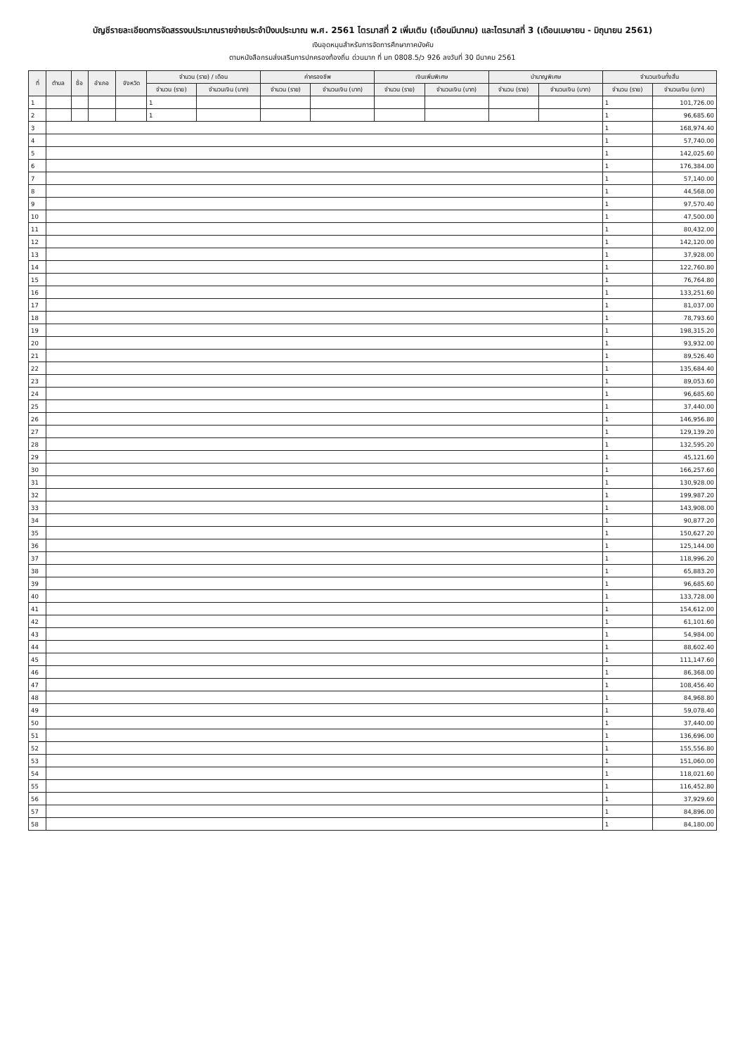บัญชีรายละเอียดการจัดสรรงบประมาณรายจ่ายประจำปีงบประมาณ พ.ศ. 2561 ไตรมาสที่ 2 เพิ่มเติม (เดือนมีนาคม) และไตรมาสที่ 3 (เดือนเมษายน - มิถุนายน 2561)
เงินอุดหนุนสำหรับการจัดการศึกษาภาคบังคับ
ตามหนังสือกรมส่งเสริมการปกครองท้องถิ่น ด่วนมาก ที่ มท 0808.5/ว 926 ลงวันที่ 30 มีนาคม 2561
| ที่ | ตำบล | ชื่อ | อำเภอ | จังหวัด | จำนวน (ราย) / เดือน | | ค่าครองชีพ | | เงินเพิ่มพิเศษ | | บำนาญพิเศษ | | จำนวนเงินทั้งสิ้น | |
| --- | --- | --- | --- | --- | --- | --- | --- | --- | --- | --- | --- | --- | --- | --- |
| | | | | | จำนวน (ราย) | จำนวนเงิน (บาท) | จำนวน (ราย) | จำนวนเงิน (บาท) | จำนวน (ราย) | จำนวนเงิน (บาท) | จำนวน (ราย) | จำนวนเงิน (บาท) | จำนวน (ราย) | จำนวนเงิน (บาท) |
| 1 | | | | | 1 | | | | | | | | 1 | 101,726.00 |
| 2 | | | | | 1 | | | | | | | | 1 | 96,685.60 |
| 3 | | | | | | | | | | | | | 1 | 168,974.40 |
| 4 | | | | | | | | | | | | | 1 | 57,740.00 |
| 5 | | | | | | | | | | | | | 1 | 142,025.60 |
| 6 | | | | | | | | | | | | | 1 | 176,384.00 |
| 7 | | | | | | | | | | | | | 1 | 57,140.00 |
| 8 | | | | | | | | | | | | | 1 | 44,568.00 |
| 9 | | | | | | | | | | | | | 1 | 97,570.40 |
| 10 | | | | | | | | | | | | | 1 | 47,500.00 |
| 11 | | | | | | | | | | | | | 1 | 80,432.00 |
| 12 | | | | | | | | | | | | | 1 | 142,120.00 |
| 13 | | | | | | | | | | | | | 1 | 37,928.00 |
| 14 | | | | | | | | | | | | | 1 | 122,760.80 |
| 15 | | | | | | | | | | | | | 1 | 76,764.80 |
| 16 | | | | | | | | | | | | | 1 | 133,251.60 |
| 17 | | | | | | | | | | | | | 1 | 81,037.00 |
| 18 | | | | | | | | | | | | | 1 | 78,793.60 |
| 19 | | | | | | | | | | | | | 1 | 198,315.20 |
| 20 | | | | | | | | | | | | | 1 | 93,932.00 |
| 21 | | | | | | | | | | | | | 1 | 89,526.40 |
| 22 | | | | | | | | | | | | | 1 | 135,684.40 |
| 23 | | | | | | | | | | | | | 1 | 89,053.60 |
| 24 | | | | | | | | | | | | | 1 | 96,685.60 |
| 25 | | | | | | | | | | | | | 1 | 37,440.00 |
| 26 | | | | | | | | | | | | | 1 | 146,956.80 |
| 27 | | | | | | | | | | | | | 1 | 129,139.20 |
| 28 | | | | | | | | | | | | | 1 | 132,595.20 |
| 29 | | | | | | | | | | | | | 1 | 45,121.60 |
| 30 | | | | | | | | | | | | | 1 | 166,257.60 |
| 31 | | | | | | | | | | | | | 1 | 130,928.00 |
| 32 | | | | | | | | | | | | | 1 | 199,987.20 |
| 33 | | | | | | | | | | | | | 1 | 143,908.00 |
| 34 | | | | | | | | | | | | | 1 | 90,877.20 |
| 35 | | | | | | | | | | | | | 1 | 150,627.20 |
| 36 | | | | | | | | | | | | | 1 | 125,144.00 |
| 37 | | | | | | | | | | | | | 1 | 118,996.20 |
| 38 | | | | | | | | | | | | | 1 | 65,883.20 |
| 39 | | | | | | | | | | | | | 1 | 96,685.60 |
| 40 | | | | | | | | | | | | | 1 | 133,728.00 |
| 41 | | | | | | | | | | | | | 1 | 154,612.00 |
| 42 | | | | | | | | | | | | | 1 | 61,101.60 |
| 43 | | | | | | | | | | | | | 1 | 54,984.00 |
| 44 | | | | | | | | | | | | | 1 | 88,602.40 |
| 45 | | | | | | | | | | | | | 1 | 111,147.60 |
| 46 | | | | | | | | | | | | | 1 | 86,368.00 |
| 47 | | | | | | | | | | | | | 1 | 108,456.40 |
| 48 | | | | | | | | | | | | | 1 | 84,968.80 |
| 49 | | | | | | | | | | | | | 1 | 59,078.40 |
| 50 | | | | | | | | | | | | | 1 | 37,440.00 |
| 51 | | | | | | | | | | | | | 1 | 136,696.00 |
| 52 | | | | | | | | | | | | | 1 | 155,556.80 |
| 53 | | | | | | | | | | | | | 1 | 151,060.00 |
| 54 | | | | | | | | | | | | | 1 | 118,021.60 |
| 55 | | | | | | | | | | | | | 1 | 116,452.80 |
| 56 | | | | | | | | | | | | | 1 | 37,929.60 |
| 57 | | | | | | | | | | | | | 1 | 84,896.00 |
| 58 | | | | | | | | | | | | | 1 | 84,180.00 |